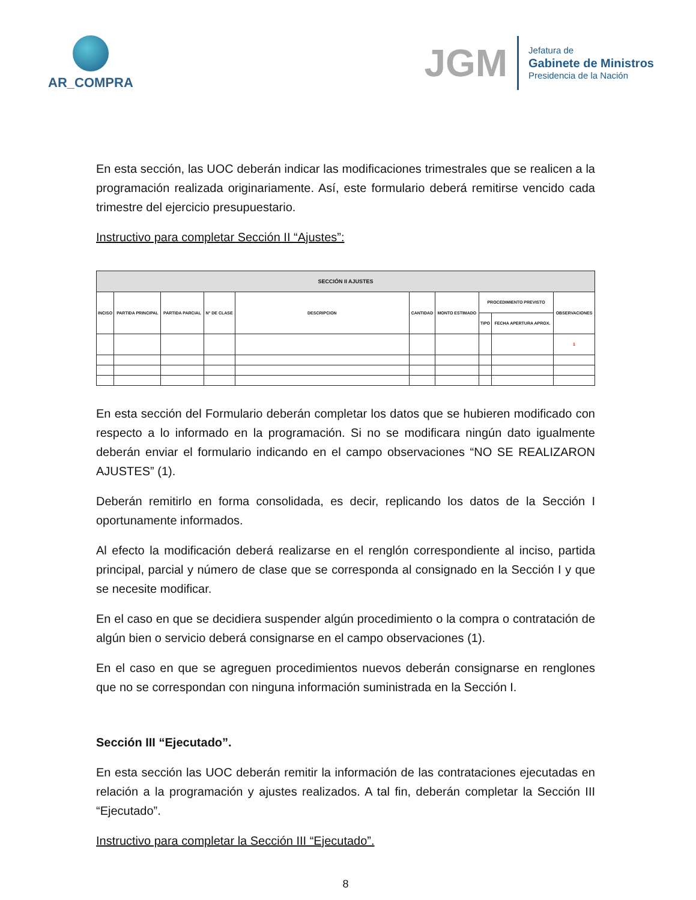AR_COMPRA
JGM
Jefatura de
Gabinete de Ministros
Presidencia de la Nación
En esta sección, las UOC deberán indicar las modificaciones trimestrales que se realicen a la programación realizada originariamente. Así, este formulario deberá remitirse vencido cada trimestre del ejercicio presupuestario.
Instructivo para completar Sección II “Ajustes”:
| SECCIÓN II AJUSTES | | | | | | | | | |
| --- | --- | --- | --- | --- | --- | --- | --- | --- | --- |
| INCISO | PARTIDA PRINCIPAL | PARTIDA PARCIAL | N° DE CLASE | DESCRIPCION | CANTIDAD | MONTO ESTIMADO | PROCEDIMIENTO PREVISTO | | OBSERVACIONES |
| | | | | | | | TIPO | FECHA APERTURA APROX. | |
| | | | | | | | | | 1 |
En esta sección del Formulario deberán completar los datos que se hubieren modificado con respecto a lo informado en la programación. Si no se modificara ningún dato igualmente deberán enviar el formulario indicando en el campo observaciones “NO SE REALIZARON AJUSTES” (1).
Deberán remitirlo en forma consolidada, es decir, replicando los datos de la Sección I oportunamente informados.
Al efecto la modificación deberá realizarse en el renglón correspondiente al inciso, partida principal, parcial y número de clase que se corresponda al consignado en la Sección I y que se necesite modificar.
En el caso en que se decidiera suspender algún procedimiento o la compra o contratación de algún bien o servicio deberá consignarse en el campo observaciones (1).
En el caso en que se agreguen procedimientos nuevos deberán consignarse en renglones que no se correspondan con ninguna información suministrada en la Sección I.
Sección III “Ejecutado”.
En esta sección las UOC deberán remitir la información de las contrataciones ejecutadas en relación a la programación y ajustes realizados. A tal fin, deberán completar la Sección III “Ejecutado”.
Instructivo para completar la Sección III “Ejecutado”.
8